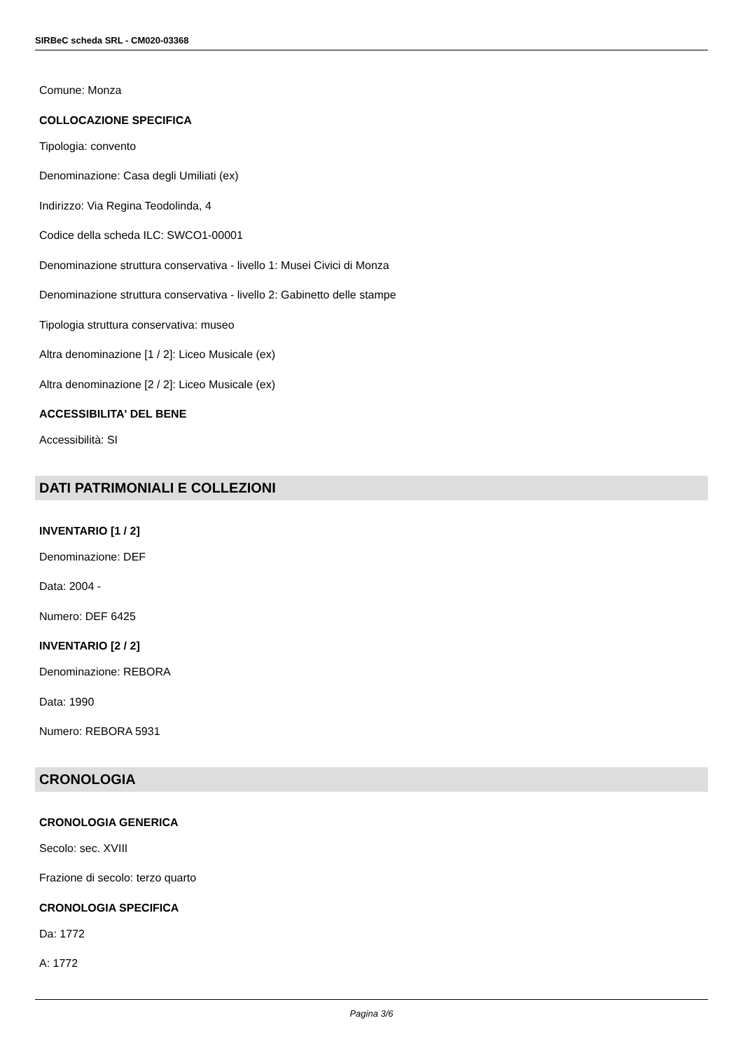SIRBeC scheda SRL - CM020-03368
Comune: Monza
COLLOCAZIONE SPECIFICA
Tipologia: convento
Denominazione: Casa degli Umiliati (ex)
Indirizzo: Via Regina Teodolinda, 4
Codice della scheda ILC: SWCO1-00001
Denominazione struttura conservativa - livello 1: Musei Civici di Monza
Denominazione struttura conservativa - livello 2: Gabinetto delle stampe
Tipologia struttura conservativa: museo
Altra denominazione [1 / 2]: Liceo Musicale (ex)
Altra denominazione [2 / 2]: Liceo Musicale (ex)
ACCESSIBILITA' DEL BENE
Accessibilità: SI
DATI PATRIMONIALI E COLLEZIONI
INVENTARIO [1 / 2]
Denominazione: DEF
Data: 2004 -
Numero: DEF 6425
INVENTARIO [2 / 2]
Denominazione: REBORA
Data: 1990
Numero: REBORA 5931
CRONOLOGIA
CRONOLOGIA GENERICA
Secolo: sec. XVIII
Frazione di secolo: terzo quarto
CRONOLOGIA SPECIFICA
Da: 1772
A: 1772
Pagina 3/6